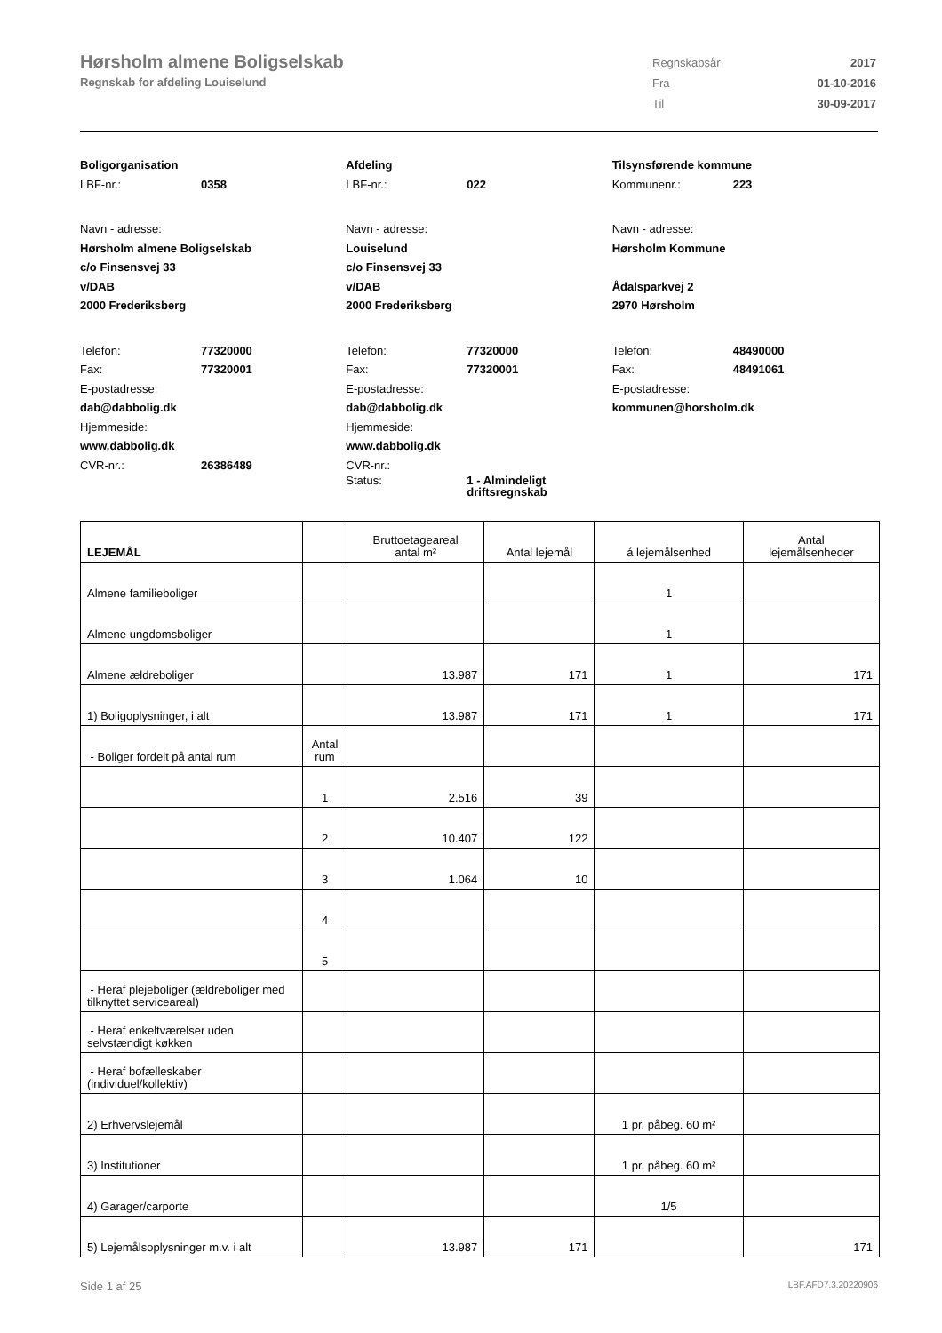Hørsholm almene Boligselskab
Regnskab for afdeling Louiselund
| Regnskabsår | 2017 |
| Fra | 01-10-2016 |
| Til | 30-09-2017 |
Boligorganisation
LBF-nr.: 0358
Navn - adresse:
Hørsholm almene Boligselskab
c/o Finsensvej 33
v/DAB
2000 Frederiksberg
Telefon: 77320000
Fax: 77320001
E-postadresse:
dab@dabbolig.dk
Hjemmeside:
www.dabbolig.dk
CVR-nr.: 26386489
Afdeling
LBF-nr.: 022
Navn - adresse:
Louiselund
c/o Finsensvej 33
v/DAB
2000 Frederiksberg
Telefon: 77320000
Fax: 77320001
E-postadresse:
dab@dabbolig.dk
Hjemmeside:
www.dabbolig.dk
CVR-nr.:
Status: 1 - Almindeligt
driftsregnskab
Tilsynsførende kommune
Kommunenr.: 223
Navn - adresse:
Hørsholm Kommune
Ådalsparkvej 2
2970 Hørsholm
Telefon: 48490000
Fax: 48491061
E-postadresse:
kommunen@horsholm.dk
| LEJEMÅL | | Bruttoetageareal antal m² | Antal lejemål | á lejemålsenhed | Antal lejemålsenheder |
| --- | --- | --- | --- | --- | --- |
| Almene familieboliger | | | | 1 | |
| Almene ungdomsboliger | | | | 1 | |
| Almene ældreboliger | | 13.987 | 171 | 1 | 171 |
| 1) Boligoplysninger, i alt | | 13.987 | 171 | 1 | 171 |
| - Boliger fordelt på antal rum | Antal rum | | | | |
| | 1 | 2.516 | 39 | | |
| | 2 | 10.407 | 122 | | |
| | 3 | 1.064 | 10 | | |
| | 4 | | | | |
| | 5 | | | | |
| - Heraf plejeboliger (ældreboliger med tilknyttet serviceareal) | | | | | |
| - Heraf enkeltværelser uden selvstændigt køkken | | | | | |
| - Heraf bofælleskaber (individuel/kollektiv) | | | | | |
| 2) Erhvervslejemål | | | | 1 pr. påbeg. 60 m² | |
| 3) Institutioner | | | | 1 pr. påbeg. 60 m² | |
| 4) Garager/carporte | | | | 1/5 | |
| 5) Lejemålsoplysninger m.v. i alt | | 13.987 | 171 | | 171 |
Side 1 af 25 LBF.AFD7.3.20220906